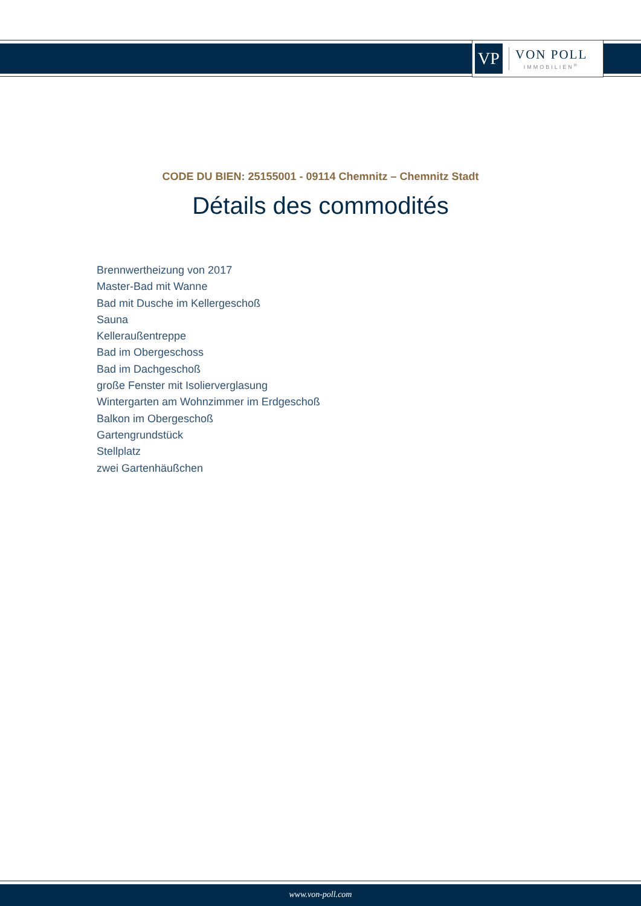VP
VON POLL
IMMOBILIEN<sup>®</sup>
CODE DU BIEN: 25155001 - 09114 Chemnitz – Chemnitz Stadt
Détails des commodités
Brennwertheizung von 2017
Master-Bad mit Wanne
Bad mit Dusche im Kellergeschoß
Sauna
Kelleraußentreppe
Bad im Obergeschoss
Bad im Dachgeschoß
große Fenster mit Isolierverglasung
Wintergarten am Wohnzimmer im Erdgeschoß
Balkon im Obergeschoß
Gartengrundstück
Stellplatz
zwei Gartenhäußchen
www.von-poll.com